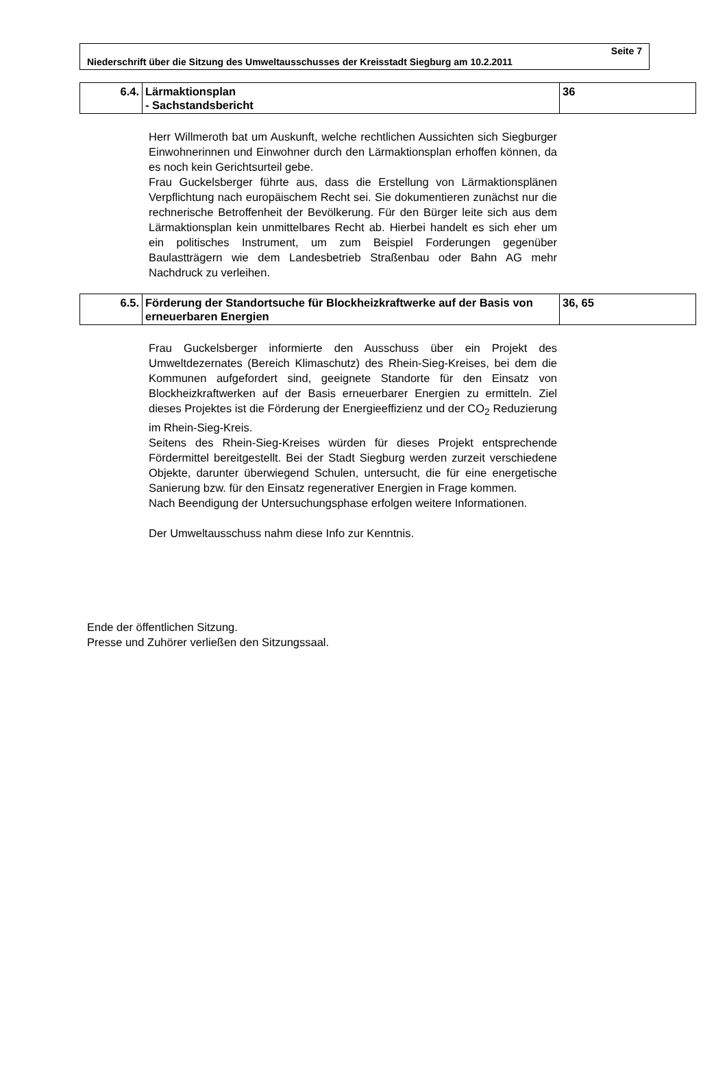Seite 7
Niederschrift über die Sitzung des Umweltausschusses der Kreisstadt Siegburg am 10.2.2011
| 6.4. | Lärmaktionsplan - Sachstandsbericht | 36 |
Herr Willmeroth bat um Auskunft, welche rechtlichen Aussichten sich Siegburger Einwohnerinnen und Einwohner durch den Lärmaktionsplan erhoffen können, da es noch kein Gerichtsurteil gebe.
Frau Guckelsberger führte aus, dass die Erstellung von Lärmaktionsplänen Verpflichtung nach europäischem Recht sei. Sie dokumentieren zunächst nur die rechnerische Betroffenheit der Bevölkerung. Für den Bürger leite sich aus dem Lärmaktionsplan kein unmittelbares Recht ab. Hierbei handelt es sich eher um ein politisches Instrument, um zum Beispiel Forderungen gegenüber Baulastträgern wie dem Landesbetrieb Straßenbau oder Bahn AG mehr Nachdruck zu verleihen.
| 6.5. | Förderung der Standortsuche für Blockheizkraftwerke auf der Basis von erneuerbaren Energien | 36, 65 |
Frau Guckelsberger informierte den Ausschuss über ein Projekt des Umweltdezernates (Bereich Klimaschutz) des Rhein-Sieg-Kreises, bei dem die Kommunen aufgefordert sind, geeignete Standorte für den Einsatz von Blockheizkraftwerken auf der Basis erneuerbarer Energien zu ermitteln. Ziel dieses Projektes ist die Förderung der Energieeffizienz und der CO<sub>2</sub> Reduzierung im Rhein-Sieg-Kreis.
Seitens des Rhein-Sieg-Kreises würden für dieses Projekt entsprechende Fördermittel bereitgestellt. Bei der Stadt Siegburg werden zurzeit verschiedene Objekte, darunter überwiegend Schulen, untersucht, die für eine energetische Sanierung bzw. für den Einsatz regenerativer Energien in Frage kommen.
Nach Beendigung der Untersuchungsphase erfolgen weitere Informationen.
Der Umweltausschuss nahm diese Info zur Kenntnis.
Ende der öffentlichen Sitzung.
Presse und Zuhörer verließen den Sitzungssaal.